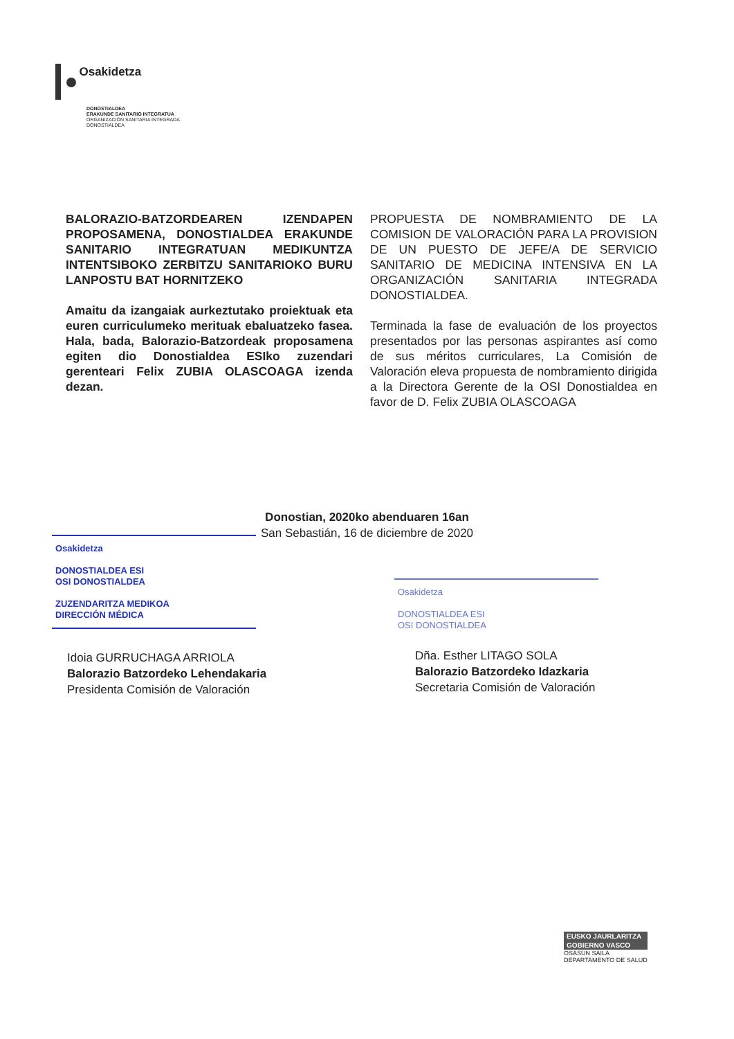Osakidetza
DONOSTIALDEA
ERAKUNDE SANITARIO INTEGRATUA
ORGANIZACIÓN SANITARIA INTEGRADA
DONOSTIALDEA
BALORAZIO-BATZORDEAREN IZENDAPEN PROPOSAMENA, DONOSTIALDEA ERAKUNDE SANITARIO INTEGRATUAN MEDIKUNTZA INTENTSIBOKO ZERBITZU SANITARIOKO BURU LANPOSTU BAT HORNITZEKO
Amaitu da izangaiak aurkeztutako proiektuak eta euren curriculumeko merituak ebaluatzeko fasea. Hala, bada, Balorazio-Batzordeak proposamena egiten dio Donostialdea ESIko zuzendari gerenteari Felix ZUBIA OLASCOAGA izenda dezan.
PROPUESTA DE NOMBRAMIENTO DE LA COMISION DE VALORACIÓN PARA LA PROVISION DE UN PUESTO DE JEFE/A DE SERVICIO SANITARIO DE MEDICINA INTENSIVA EN LA ORGANIZACIÓN SANITARIA INTEGRADA DONOSTIALDEA.
Terminada la fase de evaluación de los proyectos presentados por las personas aspirantes así como de sus méritos curriculares, La Comisión de Valoración eleva propuesta de nombramiento dirigida a la Directora Gerente de la OSI Donostialdea en favor de D. Felix ZUBIA OLASCOAGA
Donostian, 2020ko abenduaren 16an
San Sebastián, 16 de diciembre de 2020
Osakidetza
DONOSTIALDEA ESI
OSI DONOSTIALDEA
ZUZENDARITZA MEDIKOA
DIRECCIÓN MÉDICA
Osakidetza
DONOSTIALDEA ESI
OSI DONOSTIALDEA
Idoia GURRUCHAGA ARRIOLA
Balorazio Batzordeko Lehendakaria
Presidenta Comisión de Valoración
Dña. Esther LITAGO SOLA
Balorazio Batzordeko Idazkaria
Secretaria Comisión de Valoración
EUSKO JAURLARITZA
GOBIERNO VASCO
OSASUN SAILA
DEPARTAMENTO DE SALUD